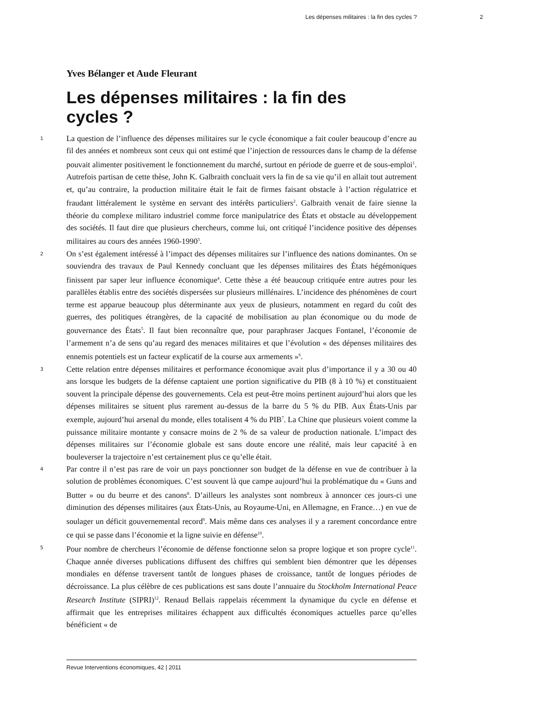Les dépenses militaires : la fin des cycles ? 2
Yves Bélanger et Aude Fleurant
Les dépenses militaires : la fin des cycles ?
1
La question de l’influence des dépenses militaires sur le cycle économique a fait couler beaucoup d’encre au fil des années et nombreux sont ceux qui ont estimé que l’injection de ressources dans le champ de la défense pouvait alimenter positivement le fonctionnement du marché, surtout en période de guerre et de sous-emploi<sup>1</sup>. Autrefois partisan de cette thèse, John K. Galbraith concluait vers la fin de sa vie qu’il en allait tout autrement et, qu’au contraire, la production militaire était le fait de firmes faisant obstacle à l’action régulatrice et fraudant littéralement le système en servant des intérêts particuliers<sup>2</sup>. Galbraith venait de faire sienne la théorie du complexe militaro industriel comme force manipulatrice des États et obstacle au développement des sociétés. Il faut dire que plusieurs chercheurs, comme lui, ont critiqué l’incidence positive des dépenses militaires au cours des années 1960-1990<sup>3</sup>.
2
On s’est également intéressé à l’impact des dépenses militaires sur l’influence des nations dominantes. On se souviendra des travaux de Paul Kennedy concluant que les dépenses militaires des États hégémoniques finissent par saper leur influence économique<sup>4</sup>. Cette thèse a été beaucoup critiquée entre autres pour les parallèles établis entre des sociétés dispersées sur plusieurs millénaires. L’incidence des phénomènes de court terme est apparue beaucoup plus déterminante aux yeux de plusieurs, notamment en regard du coût des guerres, des politiques étrangères, de la capacité de mobilisation au plan économique ou du mode de gouvernance des États<sup>5</sup>. Il faut bien reconnaître que, pour paraphraser Jacques Fontanel, l’économie de l’armement n’a de sens qu’au regard des menaces militaires et que l’évolution « des dépenses militaires des ennemis potentiels est un facteur explicatif de la course aux armements »<sup>6</sup>.
3
Cette relation entre dépenses militaires et performance économique avait plus d’importance il y a 30 ou 40 ans lorsque les budgets de la défense captaient une portion significative du PIB (8 à 10 %) et constituaient souvent la principale dépense des gouvernements. Cela est peut-être moins pertinent aujourd’hui alors que les dépenses militaires se situent plus rarement au-dessus de la barre du 5 % du PIB. Aux États-Unis par exemple, aujourd’hui arsenal du monde, elles totalisent 4 % du PIB<sup>7</sup>. La Chine que plusieurs voient comme la puissance militaire montante y consacre moins de 2 % de sa valeur de production nationale. L’impact des dépenses militaires sur l’économie globale est sans doute encore une réalité, mais leur capacité à en bouleverser la trajectoire n’est certainement plus ce qu’elle était.
4
Par contre il n’est pas rare de voir un pays ponctionner son budget de la défense en vue de contribuer à la solution de problèmes économiques. C’est souvent là que campe aujourd’hui la problématique du « Guns and Butter » ou du beurre et des canons<sup>8</sup>. D’ailleurs les analystes sont nombreux à annoncer ces jours-ci une diminution des dépenses militaires (aux États-Unis, au Royaume-Uni, en Allemagne, en France…) en vue de soulager un déficit gouvernemental record<sup>9</sup>. Mais même dans ces analyses il y a rarement concordance entre ce qui se passe dans l’économie et la ligne suivie en défense<sup>10</sup>.
5
Pour nombre de chercheurs l’économie de défense fonctionne selon sa propre logique et son propre cycle<sup>11</sup>. Chaque année diverses publications diffusent des chiffres qui semblent bien démontrer que les dépenses mondiales en défense traversent tantôt de longues phases de croissance, tantôt de longues périodes de décroissance. La plus célèbre de ces publications est sans doute l’annuaire du Stockholm International Peace Research Institute (SIPRI)<sup>12</sup>. Renaud Bellais rappelais récemment la dynamique du cycle en défense et affirmait que les entreprises militaires échappent aux difficultés économiques actuelles parce qu’elles bénéficient « de
Revue Interventions économiques, 42 | 2011